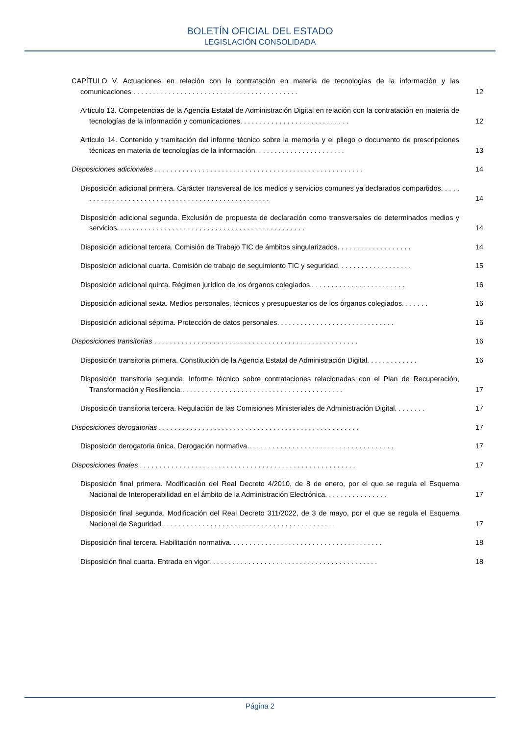BOLETÍN OFICIAL DEL ESTADO
LEGISLACIÓN CONSOLIDADA
CAPÍTULO V. Actuaciones en relación con la contratación en materia de tecnologías de la información y las comunicaciones . . . . . . . . . . . . . . . . . . . . . . . . . . . . . . . . . . . . . . . . . .
12
Artículo 13. Competencias de la Agencia Estatal de Administración Digital en relación con la contratación en materia de tecnologías de la información y comunicaciones. . . . . . . . . . . . . . . . . . . . . . . . . . . .
12
Artículo 14. Contenido y tramitación del informe técnico sobre la memoria y el pliego o documento de prescripciones técnicas en materia de tecnologías de la información. . . . . . . . . . . . . . . . . . . . . . .
13
Disposiciones adicionales . . . . . . . . . . . . . . . . . . . . . . . . . . . . . . . . . . . . . . . . . . . . . . . . . . . . .
14
Disposición adicional primera. Carácter transversal de los medios y servicios comunes ya declarados compartidos. . . . . . . . . . . . . . . . . . . . . . . . . . . . . . . . . . . . . . . . . . . . . . . . . . .
14
Disposición adicional segunda. Exclusión de propuesta de declaración como transversales de determinados medios y servicios. . . . . . . . . . . . . . . . . . . . . . . . . . . . . . . . . . . . . . . . . . . . . . . .
14
Disposición adicional tercera. Comisión de Trabajo TIC de ámbitos singularizados. . . . . . . . . . . . . . . . . . .
14
Disposición adicional cuarta. Comisión de trabajo de seguimiento TIC y seguridad. . . . . . . . . . . . . . . . . . .
15
Disposición adicional quinta. Régimen jurídico de los órganos colegiados.. . . . . . . . . . . . . . . . . . . . . . . .
16
Disposición adicional sexta. Medios personales, técnicos y presupuestarios de los órganos colegiados. . . . . . .
16
Disposición adicional séptima. Protección de datos personales. . . . . . . . . . . . . . . . . . . . . . . . . . . . . .
16
Disposiciones transitorias . . . . . . . . . . . . . . . . . . . . . . . . . . . . . . . . . . . . . . . . . . . . . . . . . . . .
16
Disposición transitoria primera. Constitución de la Agencia Estatal de Administración Digital. . . . . . . . . . . . .
16
Disposición transitoria segunda. Informe técnico sobre contrataciones relacionadas con el Plan de Recuperación, Transformación y Resiliencia.. . . . . . . . . . . . . . . . . . . . . . . . . . . . . . . . . . . . . . . . .
17
Disposición transitoria tercera. Regulación de las Comisiones Ministeriales de Administración Digital. . . . . . . .
17
Disposiciones derogatorias . . . . . . . . . . . . . . . . . . . . . . . . . . . . . . . . . . . . . . . . . . . . . . . . . . .
17
Disposición derogatoria única. Derogación normativa.. . . . . . . . . . . . . . . . . . . . . . . . . . . . . . . . . . . . .
17
Disposiciones finales . . . . . . . . . . . . . . . . . . . . . . . . . . . . . . . . . . . . . . . . . . . . . . . . . . . . . . .
17
Disposición final primera. Modificación del Real Decreto 4/2010, de 8 de enero, por el que se regula el Esquema Nacional de Interoperabilidad en el ámbito de la Administración Electrónica. . . . . . . . . . . . . . . .
17
Disposición final segunda. Modificación del Real Decreto 311/2022, de 3 de mayo, por el que se regula el Esquema Nacional de Seguridad.. . . . . . . . . . . . . . . . . . . . . . . . . . . . . . . . . . . . . . . . . . . .
17
Disposición final tercera. Habilitación normativa. . . . . . . . . . . . . . . . . . . . . . . . . . . . . . . . . . . . . . .
18
Disposición final cuarta. Entrada en vigor. . . . . . . . . . . . . . . . . . . . . . . . . . . . . . . . . . . . . . . . . . .
18
Página 2